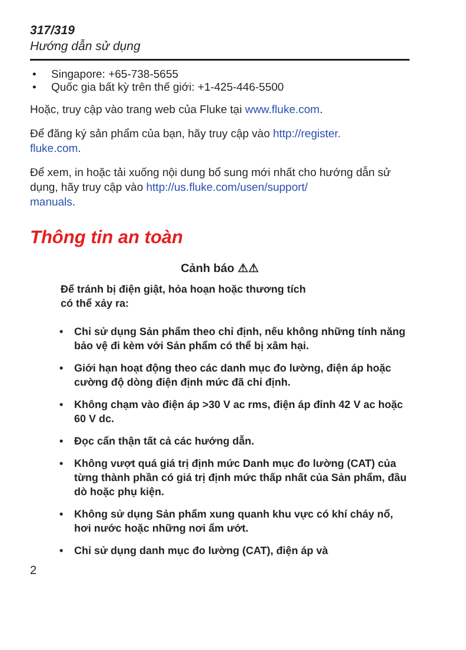317/319
Hướng dẫn sử dụng
• Singapore: +65-738-5655
• Quốc gia bất kỳ trên thế giới: +1-425-446-5500
Hoặc, truy cập vào trang web của Fluke tại www.fluke.com.
Để đăng ký sản phẩm của bạn, hãy truy cập vào http://register.
fluke.com.
Để xem, in hoặc tải xuống nội dung bổ sung mới nhất cho hướng dẫn sử dụng, hãy truy cập vào http://us.fluke.com/usen/support/
manuals.
Thông tin an toàn
Cảnh báo ⚠⚠
Để tránh bị điện giật, hỏa hoạn hoặc thương tích
có thể xảy ra:
• Chỉ sử dụng Sản phẩm theo chỉ định, nếu không những tính năng bảo vệ đi kèm với Sản phẩm có thể bị xâm hại.
• Giới hạn hoạt động theo các danh mục đo lường, điện áp hoặc cường độ dòng điện định mức đã chỉ định.
• Không chạm vào điện áp >30 V ac rms, điện áp đỉnh 42 V ac hoặc 60 V dc.
• Đọc cẩn thận tất cả các hướng dẫn.
• Không vượt quá giá trị định mức Danh mục đo lường (CAT) của từng thành phần có giá trị định mức thấp nhất của Sản phẩm, đầu dò hoặc phụ kiện.
• Không sử dụng Sản phẩm xung quanh khu vực có khí cháy nổ, hơi nước hoặc những nơi ẩm ướt.
• Chỉ sử dụng danh mục đo lường (CAT), điện áp và
2